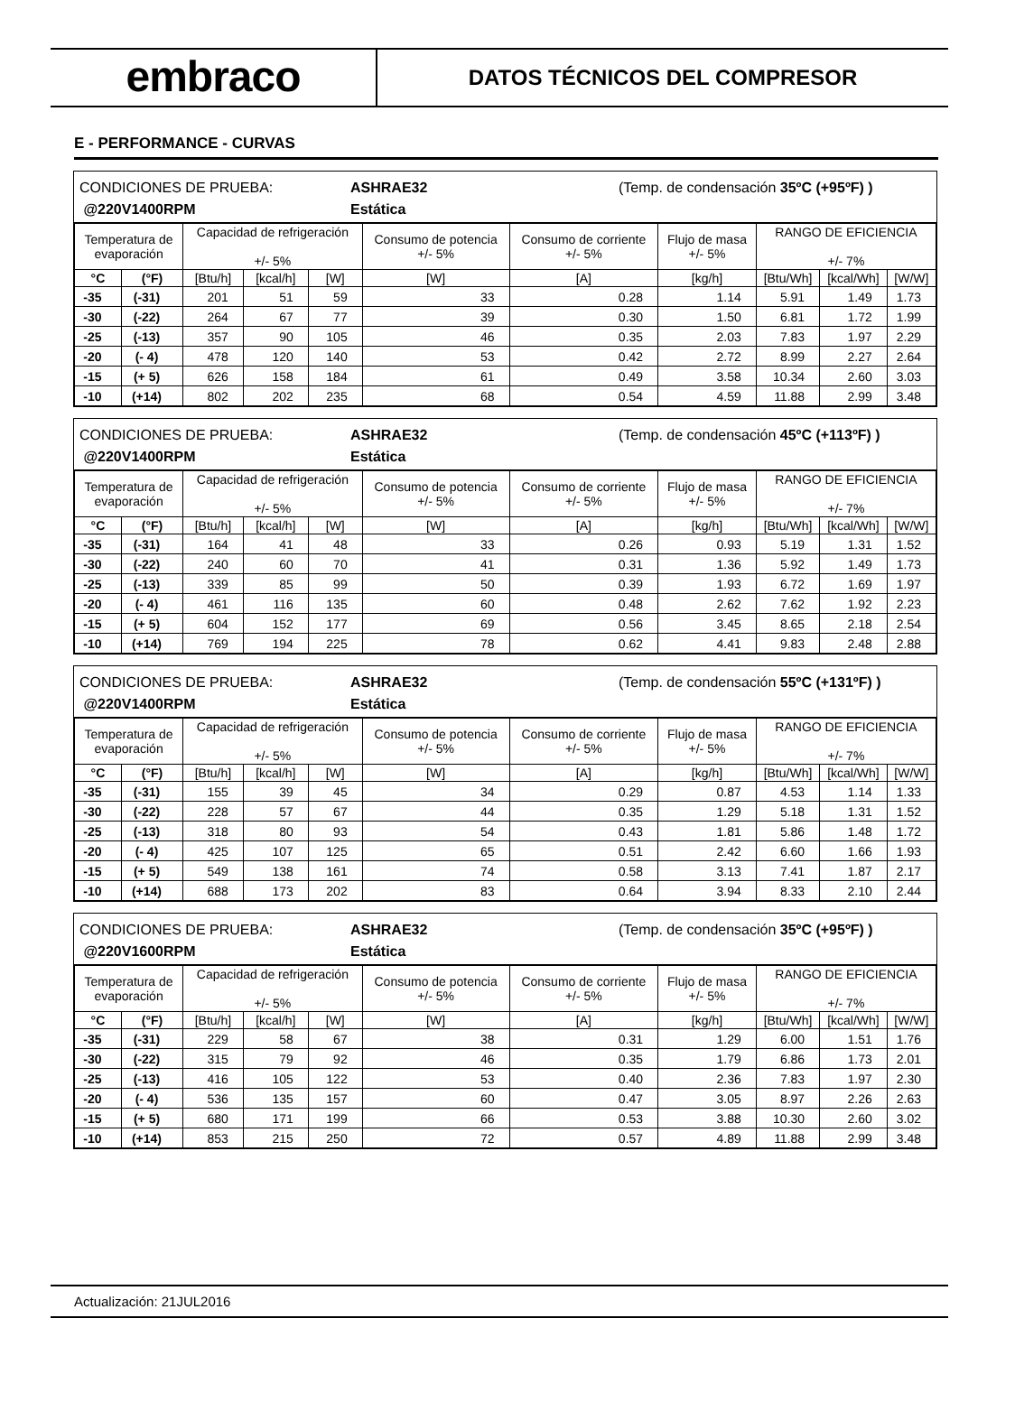embraco
DATOS TÉCNICOS DEL COMPRESOR
E - PERFORMANCE - CURVAS
CONDICIONES DE PRUEBA:
@220V1400RPM
ASHRAE32
Estática
(Temp. de condensación 35ºC (+95ºF) )
| Temperatura de evaporación | | Capacidad de refrigeración +/- 5% | | | Consumo de potencia +/- 5% | Consumo de corriente +/- 5% | Flujo de masa +/- 5% | RANGO DE EFICIENCIA +/- 7% | | |
| --- | --- | --- | --- | --- | --- | --- | --- | --- | --- | --- |
| °C | (°F) | [Btu/h] | [kcal/h] | [W] | [W] | [A] | [kg/h] | [Btu/Wh] | [kcal/Wh] | [W/W] |
| -35 | (-31) | 201 | 51 | 59 | 33 | 0.28 | 1.14 | 5.91 | 1.49 | 1.73 |
| -30 | (-22) | 264 | 67 | 77 | 39 | 0.30 | 1.50 | 6.81 | 1.72 | 1.99 |
| -25 | (-13) | 357 | 90 | 105 | 46 | 0.35 | 2.03 | 7.83 | 1.97 | 2.29 |
| -20 | (- 4) | 478 | 120 | 140 | 53 | 0.42 | 2.72 | 8.99 | 2.27 | 2.64 |
| -15 | (+ 5) | 626 | 158 | 184 | 61 | 0.49 | 3.58 | 10.34 | 2.60 | 3.03 |
| -10 | (+14) | 802 | 202 | 235 | 68 | 0.54 | 4.59 | 11.88 | 2.99 | 3.48 |
CONDICIONES DE PRUEBA:
@220V1400RPM
ASHRAE32
Estática
(Temp. de condensación 45ºC (+113ºF) )
| Temperatura de evaporación | | Capacidad de refrigeración +/- 5% | | | Consumo de potencia +/- 5% | Consumo de corriente +/- 5% | Flujo de masa +/- 5% | RANGO DE EFICIENCIA +/- 7% | | |
| --- | --- | --- | --- | --- | --- | --- | --- | --- | --- | --- |
| °C | (°F) | [Btu/h] | [kcal/h] | [W] | [W] | [A] | [kg/h] | [Btu/Wh] | [kcal/Wh] | [W/W] |
| -35 | (-31) | 164 | 41 | 48 | 33 | 0.26 | 0.93 | 5.19 | 1.31 | 1.52 |
| -30 | (-22) | 240 | 60 | 70 | 41 | 0.31 | 1.36 | 5.92 | 1.49 | 1.73 |
| -25 | (-13) | 339 | 85 | 99 | 50 | 0.39 | 1.93 | 6.72 | 1.69 | 1.97 |
| -20 | (- 4) | 461 | 116 | 135 | 60 | 0.48 | 2.62 | 7.62 | 1.92 | 2.23 |
| -15 | (+ 5) | 604 | 152 | 177 | 69 | 0.56 | 3.45 | 8.65 | 2.18 | 2.54 |
| -10 | (+14) | 769 | 194 | 225 | 78 | 0.62 | 4.41 | 9.83 | 2.48 | 2.88 |
CONDICIONES DE PRUEBA:
@220V1400RPM
ASHRAE32
Estática
(Temp. de condensación 55ºC (+131ºF) )
| Temperatura de evaporación | | Capacidad de refrigeración +/- 5% | | | Consumo de potencia +/- 5% | Consumo de corriente +/- 5% | Flujo de masa +/- 5% | RANGO DE EFICIENCIA +/- 7% | | |
| --- | --- | --- | --- | --- | --- | --- | --- | --- | --- | --- |
| °C | (°F) | [Btu/h] | [kcal/h] | [W] | [W] | [A] | [kg/h] | [Btu/Wh] | [kcal/Wh] | [W/W] |
| -35 | (-31) | 155 | 39 | 45 | 34 | 0.29 | 0.87 | 4.53 | 1.14 | 1.33 |
| -30 | (-22) | 228 | 57 | 67 | 44 | 0.35 | 1.29 | 5.18 | 1.31 | 1.52 |
| -25 | (-13) | 318 | 80 | 93 | 54 | 0.43 | 1.81 | 5.86 | 1.48 | 1.72 |
| -20 | (- 4) | 425 | 107 | 125 | 65 | 0.51 | 2.42 | 6.60 | 1.66 | 1.93 |
| -15 | (+ 5) | 549 | 138 | 161 | 74 | 0.58 | 3.13 | 7.41 | 1.87 | 2.17 |
| -10 | (+14) | 688 | 173 | 202 | 83 | 0.64 | 3.94 | 8.33 | 2.10 | 2.44 |
CONDICIONES DE PRUEBA:
@220V1600RPM
ASHRAE32
Estática
(Temp. de condensación 35ºC (+95ºF) )
| Temperatura de evaporación | | Capacidad de refrigeración +/- 5% | | | Consumo de potencia +/- 5% | Consumo de corriente +/- 5% | Flujo de masa +/- 5% | RANGO DE EFICIENCIA +/- 7% | | |
| --- | --- | --- | --- | --- | --- | --- | --- | --- | --- | --- |
| °C | (°F) | [Btu/h] | [kcal/h] | [W] | [W] | [A] | [kg/h] | [Btu/Wh] | [kcal/Wh] | [W/W] |
| -35 | (-31) | 229 | 58 | 67 | 38 | 0.31 | 1.29 | 6.00 | 1.51 | 1.76 |
| -30 | (-22) | 315 | 79 | 92 | 46 | 0.35 | 1.79 | 6.86 | 1.73 | 2.01 |
| -25 | (-13) | 416 | 105 | 122 | 53 | 0.40 | 2.36 | 7.83 | 1.97 | 2.30 |
| -20 | (- 4) | 536 | 135 | 157 | 60 | 0.47 | 3.05 | 8.97 | 2.26 | 2.63 |
| -15 | (+ 5) | 680 | 171 | 199 | 66 | 0.53 | 3.88 | 10.30 | 2.60 | 3.02 |
| -10 | (+14) | 853 | 215 | 250 | 72 | 0.57 | 4.89 | 11.88 | 2.99 | 3.48 |
Actualización: 21JUL2016